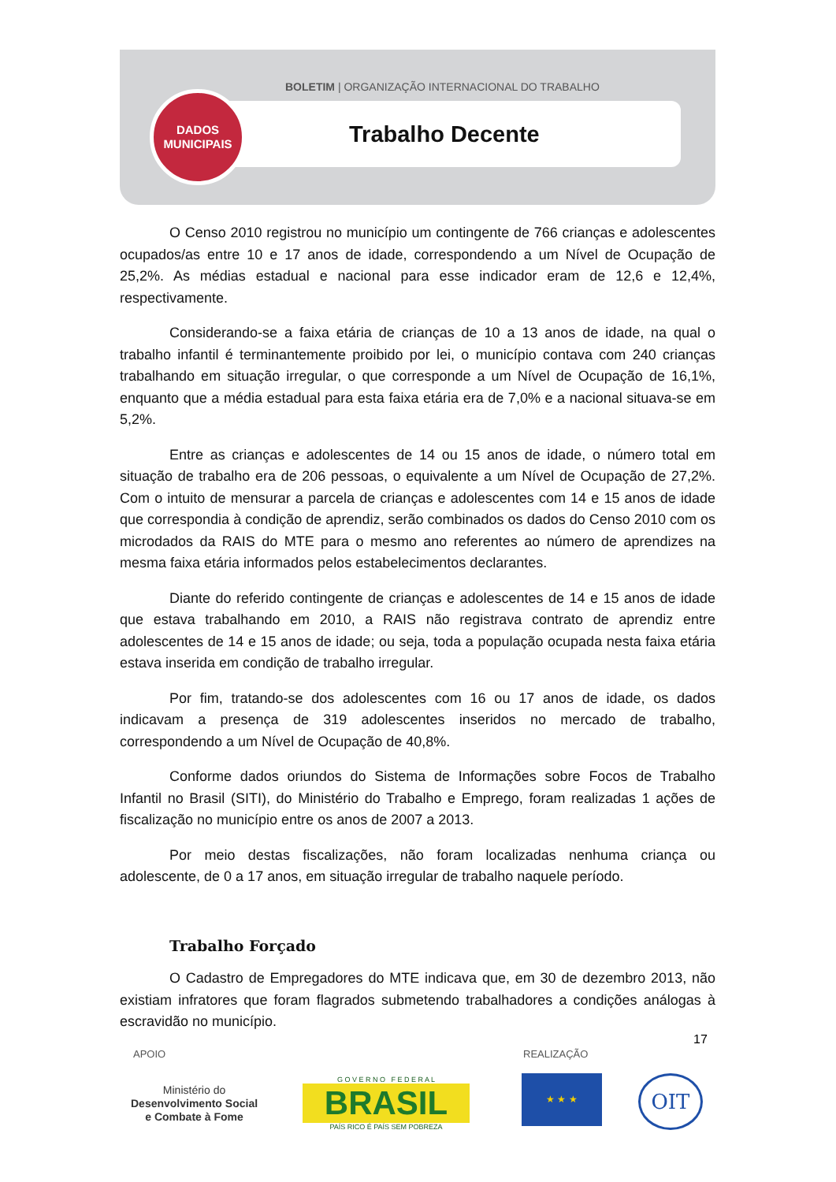BOLETIM | ORGANIZAÇÃO INTERNACIONAL DO TRABALHO
DADOS
MUNICIPAIS
Trabalho Decente
O Censo 2010 registrou no município um contingente de 766 crianças e adolescentes ocupados/as entre 10 e 17 anos de idade, correspondendo a um Nível de Ocupação de 25,2%. As médias estadual e nacional para esse indicador eram de 12,6 e 12,4%, respectivamente.
Considerando-se a faixa etária de crianças de 10 a 13 anos de idade, na qual o trabalho infantil é terminantemente proibido por lei, o município contava com 240 crianças trabalhando em situação irregular, o que corresponde a um Nível de Ocupação de 16,1%, enquanto que a média estadual para esta faixa etária era de 7,0% e a nacional situava-se em 5,2%.
Entre as crianças e adolescentes de 14 ou 15 anos de idade, o número total em situação de trabalho era de 206 pessoas, o equivalente a um Nível de Ocupação de 27,2%. Com o intuito de mensurar a parcela de crianças e adolescentes com 14 e 15 anos de idade que correspondia à condição de aprendiz, serão combinados os dados do Censo 2010 com os microdados da RAIS do MTE para o mesmo ano referentes ao número de aprendizes na mesma faixa etária informados pelos estabelecimentos declarantes.
Diante do referido contingente de crianças e adolescentes de 14 e 15 anos de idade que estava trabalhando em 2010, a RAIS não registrava contrato de aprendiz entre adolescentes de 14 e 15 anos de idade; ou seja, toda a população ocupada nesta faixa etária estava inserida em condição de trabalho irregular.
Por fim, tratando-se dos adolescentes com 16 ou 17 anos de idade, os dados indicavam a presença de 319 adolescentes inseridos no mercado de trabalho, correspondendo a um Nível de Ocupação de 40,8%.
Conforme dados oriundos do Sistema de Informações sobre Focos de Trabalho Infantil no Brasil (SITI), do Ministério do Trabalho e Emprego, foram realizadas 1 ações de fiscalização no município entre os anos de 2007 a 2013.
Por meio destas fiscalizações, não foram localizadas nenhuma criança ou adolescente, de 0 a 17 anos, em situação irregular de trabalho naquele período.
Trabalho Forçado
O Cadastro de Empregadores do MTE indicava que, em 30 de dezembro 2013, não existiam infratores que foram flagrados submetendo trabalhadores a condições análogas à escravidão no município.
17
APOIO REALIZAÇÃO
Ministério do
Desenvolvimento Social
e Combate à Fome
G O V E R N O F E D E R A L
BRASIL
PAÍS RICO É PAÍS SEM POBREZA
★ ★ ★ OIT